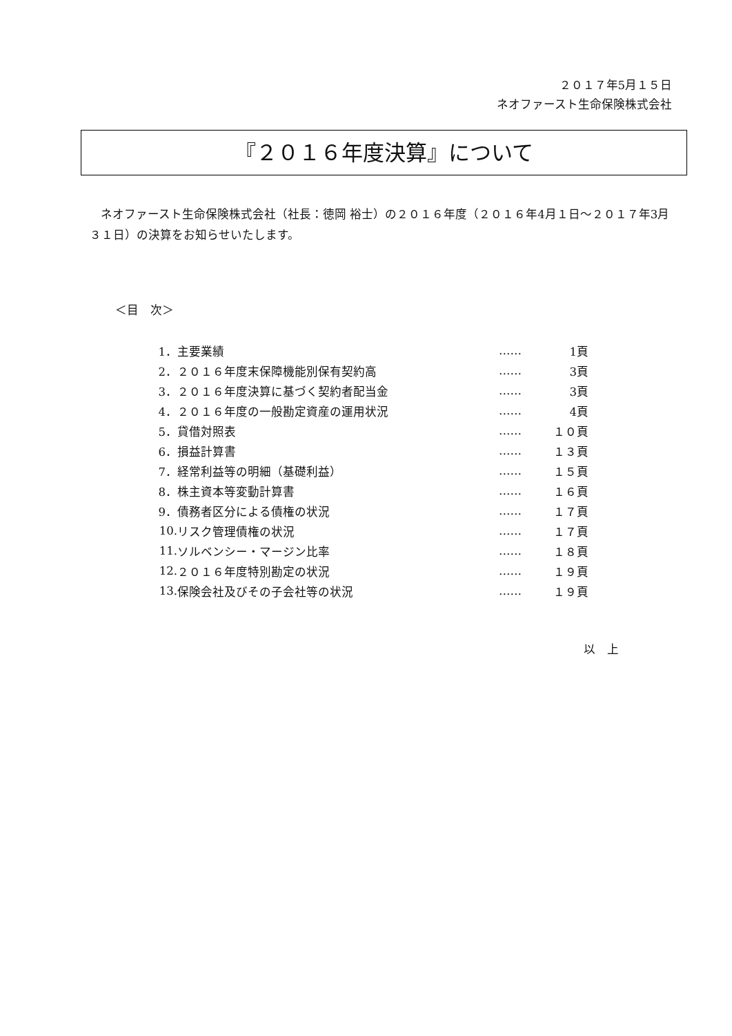２０１７年5月１５日
ネオファースト生命保険株式会社
『２０１６年度決算』について
ネオファースト生命保険株式会社（社長：徳岡 裕士）の２０１６年度（２０１６年4月１日～２０１７年3月３１日）の決算をお知らせいたします。
＜目　次＞
| 1． | 主要業績 | …… | 1頁 |
| 2． | ２０１６年度末保障機能別保有契約高 | …… | 3頁 |
| 3． | ２０１６年度決算に基づく契約者配当金 | …… | 3頁 |
| 4． | ２０１６年度の一般勘定資産の運用状況 | …… | 4頁 |
| 5． | 貸借対照表 | …… | １０頁 |
| 6． | 損益計算書 | …… | １３頁 |
| 7． | 経常利益等の明細（基礎利益） | …… | １５頁 |
| 8． | 株主資本等変動計算書 | …… | １６頁 |
| 9． | 債務者区分による債権の状況 | …… | １７頁 |
| 10. | リスク管理債権の状況 | …… | １７頁 |
| 11. | ソルベンシー・マージン比率 | …… | １８頁 |
| 12. | ２０１６年度特別勘定の状況 | …… | １９頁 |
| 13. | 保険会社及びその子会社等の状況 | …… | １９頁 |
以　上